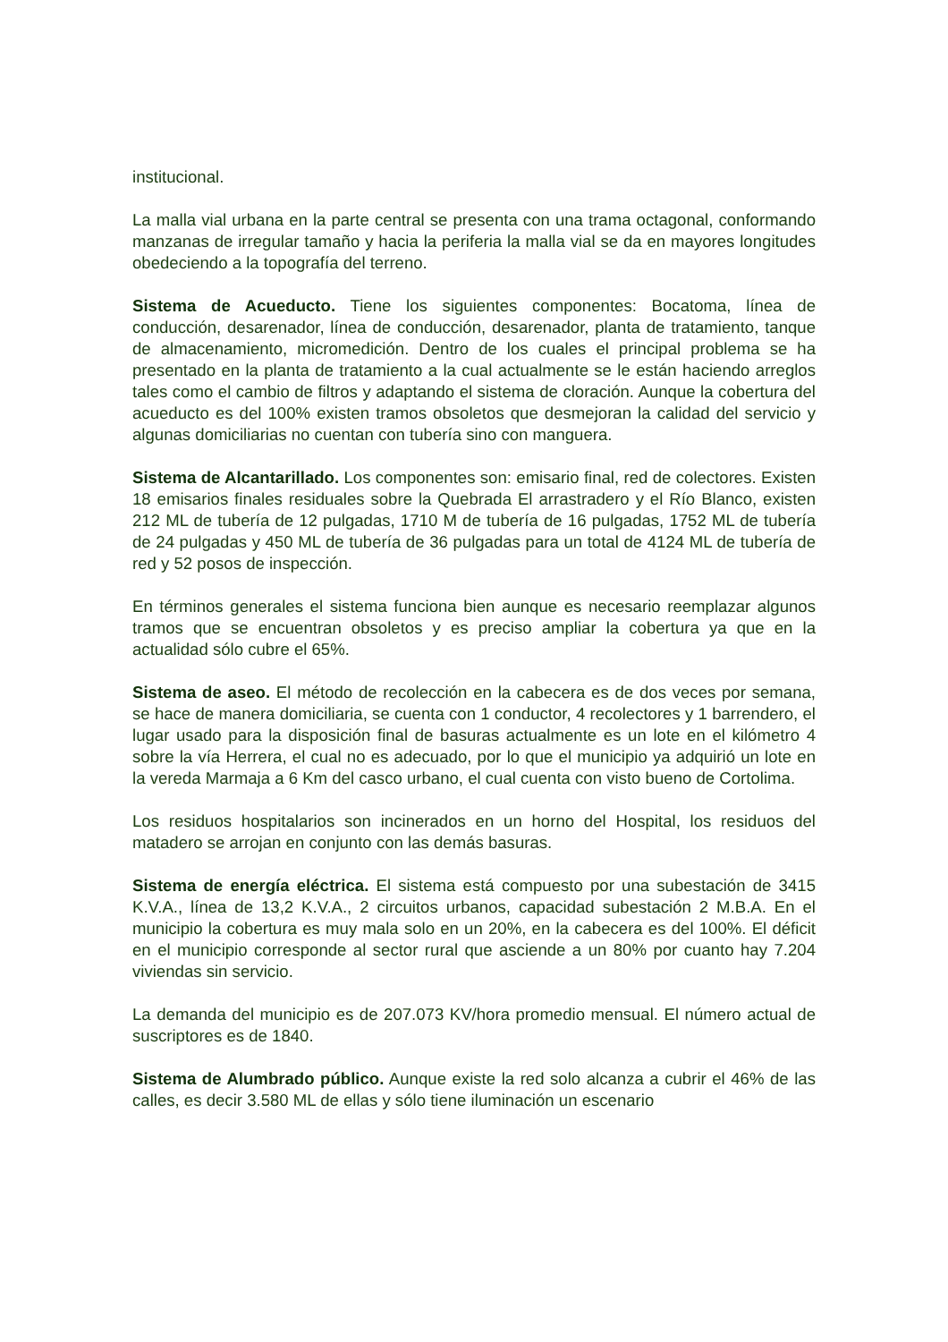institucional.
La malla vial urbana en la parte central se presenta con una trama octagonal, conformando manzanas de irregular tamaño y hacia la periferia la malla vial se da en mayores longitudes obedeciendo a la topografía del terreno.
Sistema de Acueducto. Tiene los siguientes componentes: Bocatoma, línea de conducción, desarenador, línea de conducción, desarenador, planta de tratamiento, tanque de almacenamiento, micromedición. Dentro de los cuales el principal problema se ha presentado en la planta de tratamiento a la cual actualmente se le están haciendo arreglos tales como el cambio de filtros y adaptando el sistema de cloración. Aunque la cobertura del acueducto es del 100% existen tramos obsoletos que desmejoran la calidad del servicio y algunas domiciliarias no cuentan con tubería sino con manguera.
Sistema de Alcantarillado. Los componentes son: emisario final, red de colectores. Existen 18 emisarios finales residuales sobre la Quebrada El arrastradero y el Río Blanco, existen 212 ML de tubería de 12 pulgadas, 1710 M de tubería de 16 pulgadas, 1752 ML de tubería de 24 pulgadas y 450 ML de tubería de 36 pulgadas para un total de 4124 ML de tubería de red y 52 posos de inspección.
En términos generales el sistema funciona bien aunque es necesario reemplazar algunos tramos que se encuentran obsoletos y es preciso ampliar la cobertura ya que en la actualidad sólo cubre el 65%.
Sistema de aseo. El método de recolección en la cabecera es de dos veces por semana, se hace de manera domiciliaria, se cuenta con 1 conductor, 4 recolectores y 1 barrendero, el lugar usado para la disposición final de basuras actualmente es un lote en el kilómetro 4 sobre la vía Herrera, el cual no es adecuado, por lo que el municipio ya adquirió un lote en la vereda Marmaja a 6 Km del casco urbano, el cual cuenta con visto bueno de Cortolima.
Los residuos hospitalarios son incinerados en un horno del Hospital, los residuos del matadero se arrojan en conjunto con las demás basuras.
Sistema de energía eléctrica. El sistema está compuesto por una subestación de 3415 K.V.A., línea de 13,2 K.V.A., 2 circuitos urbanos, capacidad subestación 2 M.B.A. En el municipio la cobertura es muy mala solo en un 20%, en la cabecera es del 100%. El déficit en el municipio corresponde al sector rural que asciende a un 80% por cuanto hay 7.204 viviendas sin servicio.
La demanda del municipio es de 207.073 KV/hora promedio mensual. El número actual de suscriptores es de 1840.
Sistema de Alumbrado público. Aunque existe la red solo alcanza a cubrir el 46% de las calles, es decir 3.580 ML de ellas y sólo tiene iluminación un escenario